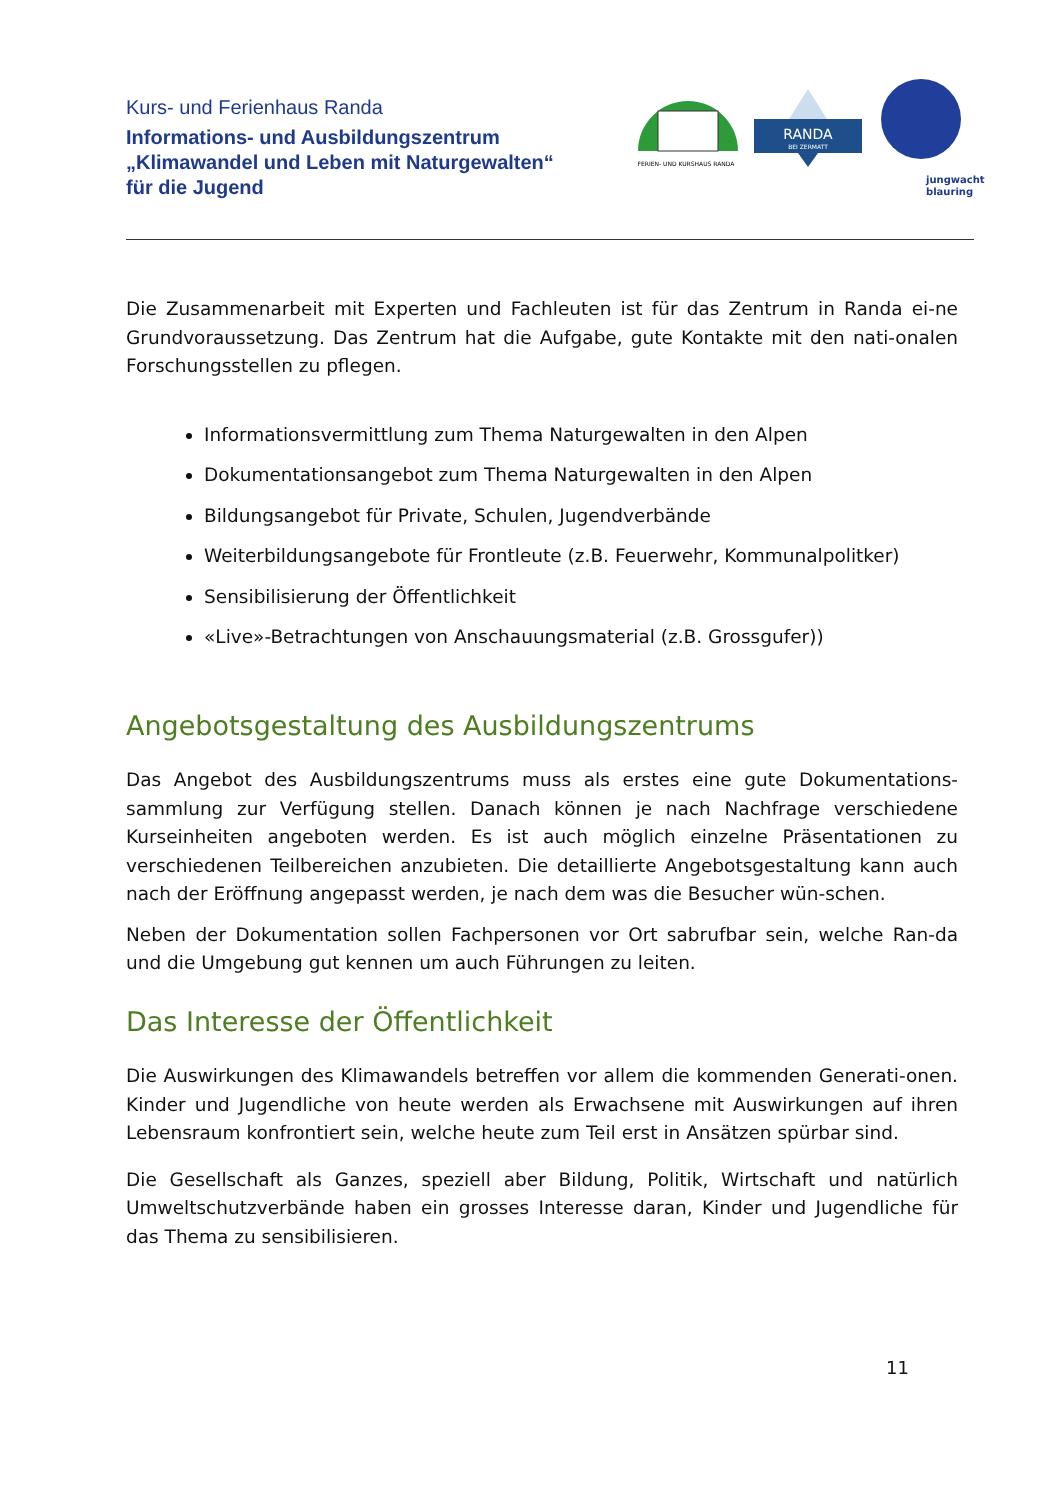Kurs- und Ferienhaus Randa
Informations- und Ausbildungszentrum
„Klimawandel und Leben mit Naturgewalten“
für die Jugend
FERIEN- UND KURSHAUS RANDA
RANDA
BEI ZERMATT
jungwacht
blauring
Die Zusammenarbeit mit Experten und Fachleuten ist für das Zentrum in Randa ei-ne Grundvoraussetzung. Das Zentrum hat die Aufgabe, gute Kontakte mit den nati-onalen Forschungsstellen zu pflegen.
Informationsvermittlung zum Thema Naturgewalten in den Alpen
Dokumentationsangebot zum Thema Naturgewalten in den Alpen
Bildungsangebot für Private, Schulen, Jugendverbände
Weiterbildungsangebote für Frontleute (z.B. Feuerwehr, Kommunalpolitker)
Sensibilisierung der Öffentlichkeit
«Live»-Betrachtungen von Anschauungsmaterial (z.B. Grossgufer))
Angebotsgestaltung des Ausbildungszentrums
Das Angebot des Ausbildungszentrums muss als erstes eine gute Dokumentations-sammlung zur Verfügung stellen. Danach können je nach Nachfrage verschiedene Kurseinheiten angeboten werden. Es ist auch möglich einzelne Präsentationen zu verschiedenen Teilbereichen anzubieten. Die detaillierte Angebotsgestaltung kann auch nach der Eröffnung angepasst werden, je nach dem was die Besucher wün-schen.
Neben der Dokumentation sollen Fachpersonen vor Ort sabrufbar sein, welche Ran-da und die Umgebung gut kennen um auch Führungen zu leiten.
Das Interesse der Öffentlichkeit
Die Auswirkungen des Klimawandels betreffen vor allem die kommenden Generati-onen. Kinder und Jugendliche von heute werden als Erwachsene mit Auswirkungen auf ihren Lebensraum konfrontiert sein, welche heute zum Teil erst in Ansätzen spürbar sind.
Die Gesellschaft als Ganzes, speziell aber Bildung, Politik, Wirtschaft und natürlich Umweltschutzverbände haben ein grosses Interesse daran, Kinder und Jugendliche für das Thema zu sensibilisieren.
11